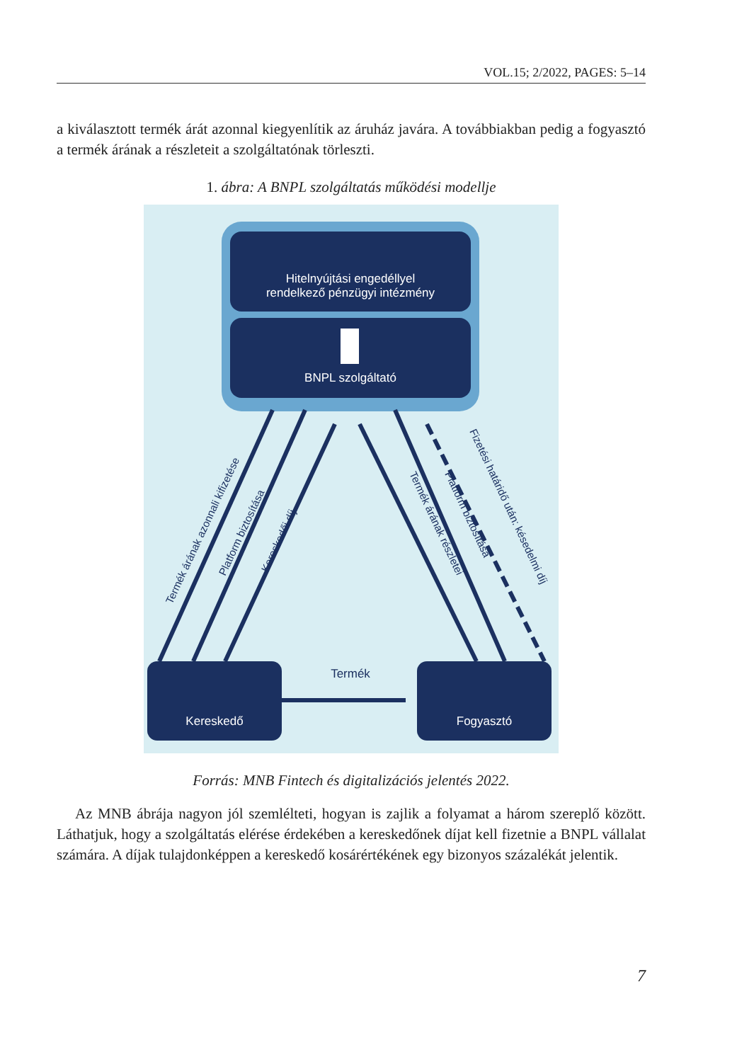VOL.15; 2/2022, PAGES: 5–14
a kiválasztott termék árát azonnal kiegyenlítik az áruház javára. A továbbiakban pedig a fogyasztó a termék árának a részleteit a szolgáltatónak törleszti.
1. ábra: A BNPL szolgáltatás működési modellje
Hitelnyújtási engedéllyel
rendelkező pénzügyi intézmény
BNPL szolgáltató
Kereskedő
Fogyasztó
Termék
Termék árának azonnali kifizetése
Platform biztosítása
Kereskedői díj
Termék árának részletei
Platform biztosítása
Fizetési határidő után: késedelmi díj
Forrás: MNB Fintech és digitalizációs jelentés 2022.
Az MNB ábrája nagyon jól szemlélteti, hogyan is zajlik a folyamat a három szereplő között. Láthatjuk, hogy a szolgáltatás elérése érdekében a kereskedőnek díjat kell fizetnie a BNPL vállalat számára. A díjak tulajdonképpen a kereskedő kosárértékének egy bizonyos százalékát jelentik.
7